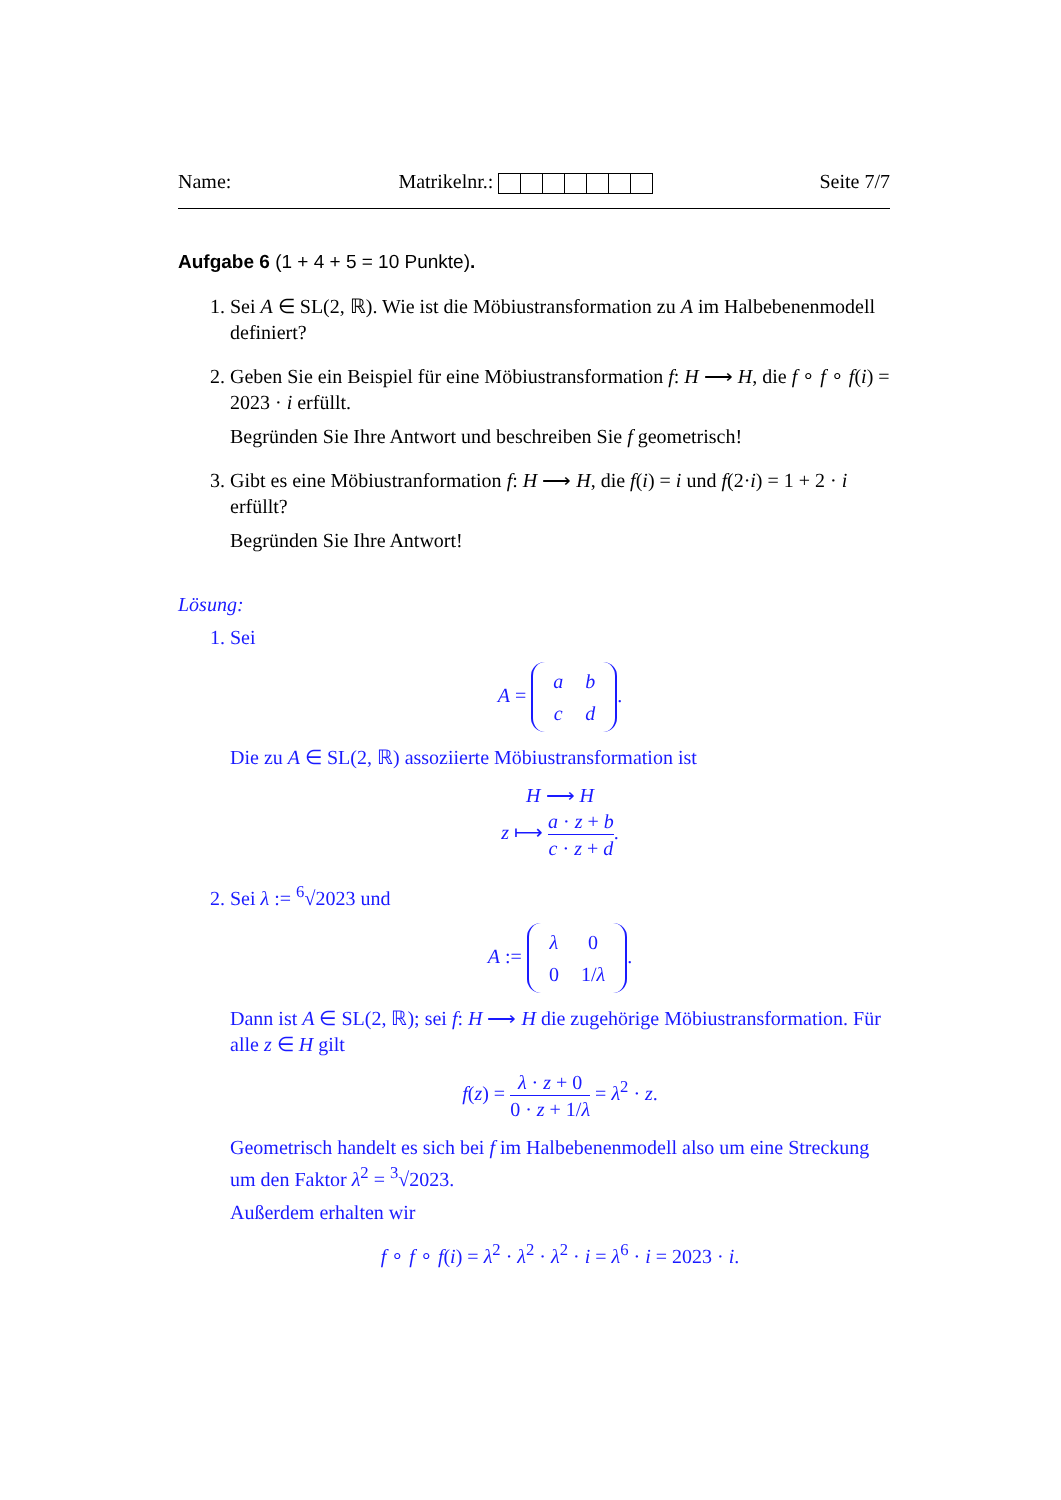Name: Matrikelnr.: Seite 7/7
Aufgabe 6 (1 + 4 + 5 = 10 Punkte).
1. Sei A ∈ SL(2, ℝ). Wie ist die Möbiustransformation zu A im Halbebenenmodell definiert?
2. Geben Sie ein Beispiel für eine Möbiustransformation f: H ⟶ H, die f ∘ f ∘ f(i) = 2023 · i erfüllt.
Begründen Sie Ihre Antwort und beschreiben Sie f geometrisch!
3. Gibt es eine Möbiustranformation f: H ⟶ H, die f(i) = i und f(2·i) = 1 + 2 · i erfüllt?
Begründen Sie Ihre Antwort!
Lösung:
1. Sei
A =
| a | b |
| c | d |
.
Die zu A ∈ SL(2, ℝ) assoziierte Möbiustransformation ist
H ⟶ H
z ⟼ a · z + b c · z + d.
2. Sei λ := <sup>6</sup>√2023 und
A :=
| λ | 0 |
| 0 | 1/ λ |
.
Dann ist A ∈ SL(2, ℝ); sei f: H ⟶ H die zugehörige Möbiustransformation. Für alle z ∈ H gilt
f(z) = λ · z + 0 0 · z + 1/λ = λ<sup>2</sup> · z.
Geometrisch handelt es sich bei f im Halbebenenmodell also um eine Streckung um den Faktor λ<sup>2</sup> = <sup>3</sup>√2023.
Außerdem erhalten wir
f ∘ f ∘ f(i) = λ<sup>2</sup> · λ<sup>2</sup> · λ<sup>2</sup> · i = λ<sup>6</sup> · i = 2023 · i.